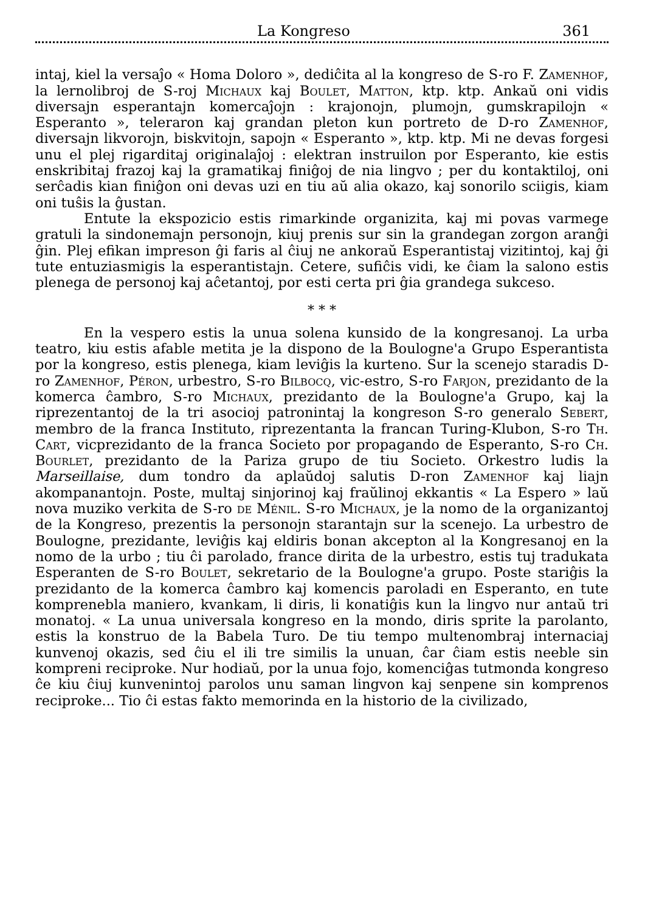La Kongreso 361
intaj, kiel la versaĵo « Homa Doloro », dediĉita al la kongreso de S-ro F. Zamenhof, la lernolibroj de S-roj Michaux kaj Boulet, Matton, ktp. ktp. Ankaŭ oni vidis diversajn esperantajn komercaĵojn : krajonojn, plumojn, gumskrapilojn « Esperanto », teleraron kaj grandan pleton kun portreto de D-ro Zamenhof, diversajn likvorojn, biskvitojn, sapojn « Esperanto », ktp. ktp. Mi ne devas forgesi unu el plej rigarditaj originalaĵoj : elektran instruilon por Esperanto, kie estis enskribitaj frazoj kaj la gramatikaj finiĝoj de nia lingvo ; per du kontaktiloj, oni serĉadis kian finiĝon oni devas uzi en tiu aŭ alia okazo, kaj sonorilo sciigis, kiam oni tuŝis la ĝustan.
Entute la ekspozicio estis rimarkinde organizita, kaj mi povas varmege gratuli la sindonemajn personojn, kiuj prenis sur sin la grandegan zorgon aranĝi ĝin. Plej efikan impreson ĝi faris al ĉiuj ne ankoraŭ Esperantistaj vizitintoj, kaj ĝi tute entuziasmigis la esperantistajn. Cetere, sufiĉis vidi, ke ĉiam la salono estis plenega de personoj kaj aĉetantoj, por esti certa pri ĝia grandega sukceso.
* * *
En la vespero estis la unua solena kunsido de la kongresanoj. La urba teatro, kiu estis afable metita je la dispono de la Boulogne'a Grupo Esperantista por la kongreso, estis plenega, kiam leviĝis la kurteno. Sur la scenejo staradis D-ro Zamenhof, Péron, urbestro, S-ro Bilbocq, vic-estro, S-ro Farjon, prezidanto de la komerca ĉambro, S-ro Michaux, prezidanto de la Boulogne'a Grupo, kaj la riprezentantoj de la tri asocioj patronintaj la kongreson S-ro generalo Sebert, membro de la franca Instituto, riprezentanta la francan Turing-Klubon, S-ro Th. Cart, vicprezidanto de la franca Societo por propagando de Esperanto, S-ro Ch. Bourlet, prezidanto de la Pariza grupo de tiu Societo. Orkestro ludis la Marseillaise, dum tondro da aplaŭdoj salutis D-ron Zamenhof kaj liajn akompanantojn. Poste, multaj sinjorinoj kaj fraŭlinoj ekkantis « La Espero » laŭ nova muziko verkita de S-ro de Ménil. S-ro Michaux, je la nomo de la organizantoj de la Kongreso, prezentis la personojn starantajn sur la scenejo. La urbestro de Boulogne, prezidante, leviĝis kaj eldiris bonan akcepton al la Kongresanoj en la nomo de la urbo ; tiu ĉi parolado, france dirita de la urbestro, estis tuj tradukata Esperanten de S-ro Boulet, sekretario de la Boulogne'a grupo. Poste stariĝis la prezidanto de la komerca ĉambro kaj komencis paroladi en Esperanto, en tute komprenebla maniero, kvankam, li diris, li konatiĝis kun la lingvo nur antaŭ tri monatoj. « La unua universala kongreso en la mondo, diris sprite la parolanto, estis la konstruo de la Babela Turo. De tiu tempo multenombraj internaciaj kunvenoj okazis, sed ĉiu el ili tre similis la unuan, ĉar ĉiam estis neeble sin kompreni reciproke. Nur hodiaŭ, por la unua fojo, komenciĝas tutmonda kongreso ĉe kiu ĉiuj kunvenintoj parolos unu saman lingvon kaj senpene sin komprenos reciproke... Tio ĉi estas fakto memorinda en la historio de la civilizado,